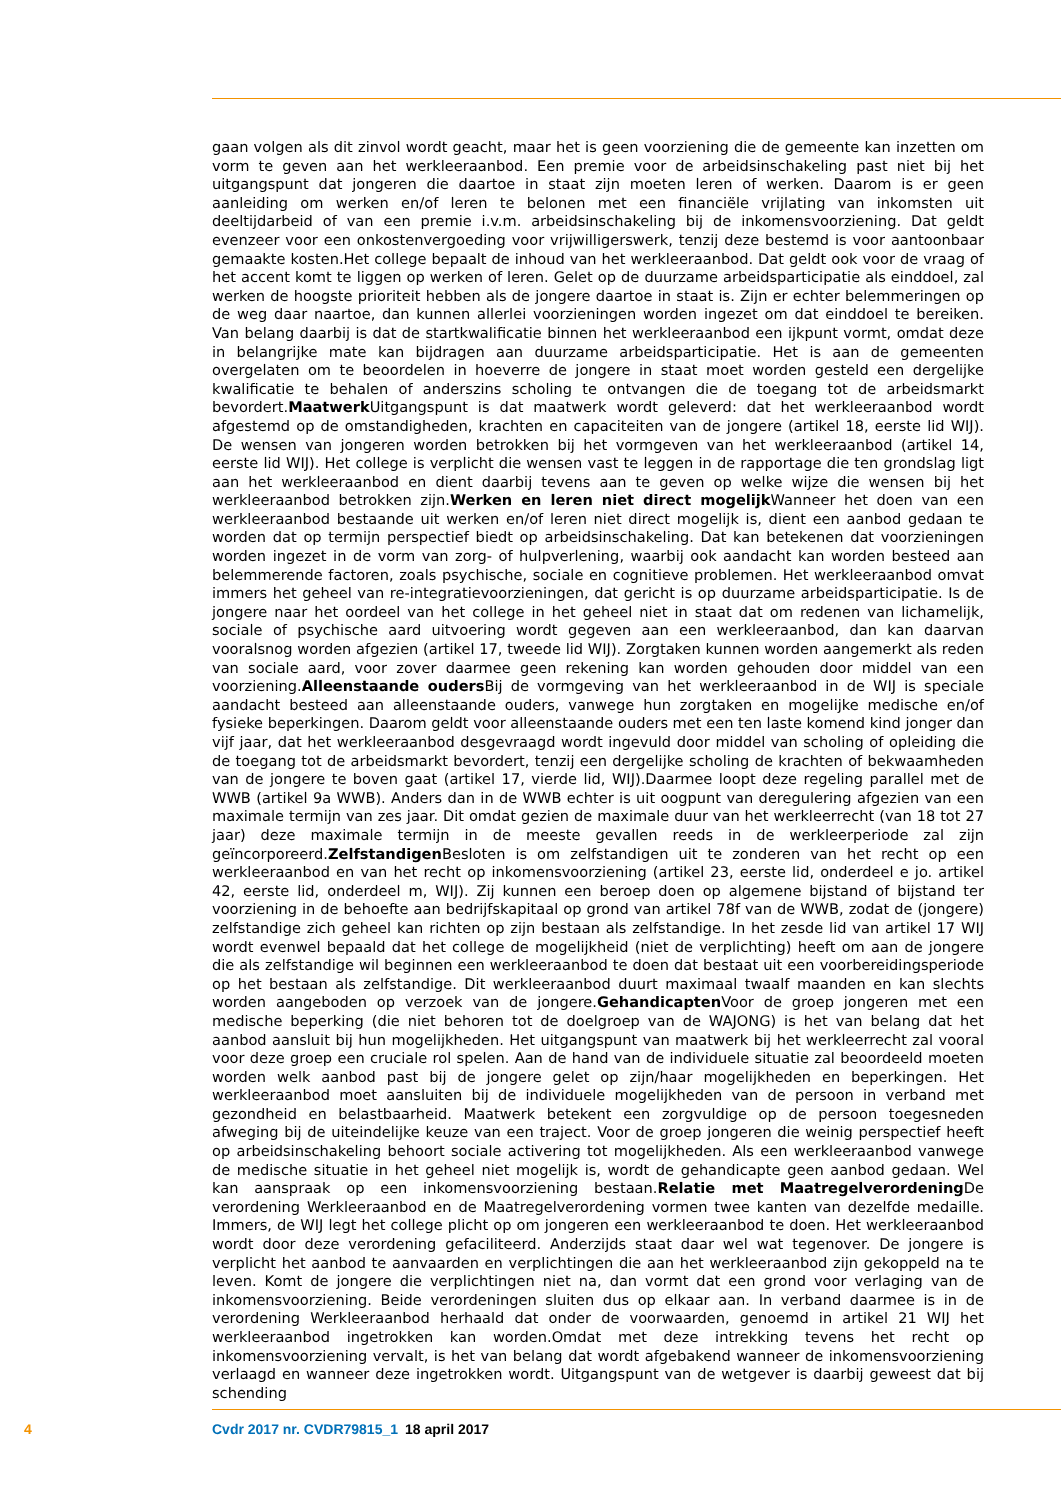gaan volgen als dit zinvol wordt geacht, maar het is geen voorziening die de gemeente kan inzetten om vorm te geven aan het werkleeraanbod. Een premie voor de arbeidsinschakeling past niet bij het uitgangspunt dat jongeren die daartoe in staat zijn moeten leren of werken. Daarom is er geen aanleiding om werken en/of leren te belonen met een financiële vrijlating van inkomsten uit deeltijdarbeid of van een premie i.v.m. arbeidsinschakeling bij de inkomensvoorziening. Dat geldt evenzeer voor een onkostenvergoeding voor vrijwilligerswerk, tenzij deze bestemd is voor aantoonbaar gemaakte kosten.Het college bepaalt de inhoud van het werkleeraanbod. Dat geldt ook voor de vraag of het accent komt te liggen op werken of leren. Gelet op de duurzame arbeidsparticipatie als einddoel, zal werken de hoogste prioriteit hebben als de jongere daartoe in staat is. Zijn er echter belemmeringen op de weg daar naartoe, dan kunnen allerlei voorzieningen worden ingezet om dat einddoel te bereiken. Van belang daarbij is dat de startkwalificatie binnen het werkleeraanbod een ijkpunt vormt, omdat deze in belangrijke mate kan bijdragen aan duurzame arbeidsparticipatie. Het is aan de gemeenten overgelaten om te beoordelen in hoeverre de jongere in staat moet worden gesteld een dergelijke kwalificatie te behalen of anderszins scholing te ontvangen die de toegang tot de arbeidsmarkt bevordert.Maatwerk Uitgangspunt is dat maatwerk wordt geleverd: dat het werkleeraanbod wordt afgestemd op de omstandigheden, krachten en capaciteiten van de jongere (artikel 18, eerste lid WIJ). De wensen van jongeren worden betrokken bij het vormgeven van het werkleeraanbod (artikel 14, eerste lid WIJ). Het college is verplicht die wensen vast te leggen in de rapportage die ten grondslag ligt aan het werkleeraanbod en dient daarbij tevens aan te geven op welke wijze die wensen bij het werkleeraanbod betrokken zijn.Werken en leren niet direct mogelijk Wanneer het doen van een werkleeraanbod bestaande uit werken en/of leren niet direct mogelijk is, dient een aanbod gedaan te worden dat op termijn perspectief biedt op arbeidsinschakeling. Dat kan betekenen dat voorzieningen worden ingezet in de vorm van zorg- of hulpverlening, waarbij ook aandacht kan worden besteed aan belemmerende factoren, zoals psychische, sociale en cognitieve problemen. Het werkleeraanbod omvat immers het geheel van re-integratievoorzieningen, dat gericht is op duurzame arbeidsparticipatie. Is de jongere naar het oordeel van het college in het geheel niet in staat dat om redenen van lichamelijk, sociale of psychische aard uitvoering wordt gegeven aan een werkleeraanbod, dan kan daarvan vooralsnog worden afgezien (artikel 17, tweede lid WIJ). Zorgtaken kunnen worden aangemerkt als reden van sociale aard, voor zover daarmee geen rekening kan worden gehouden door middel van een voorziening.Alleenstaande ouders Bij de vormgeving van het werkleeraanbod in de WIJ is speciale aandacht besteed aan alleenstaande ouders, vanwege hun zorgtaken en mogelijke medische en/of fysieke beperkingen. Daarom geldt voor alleenstaande ouders met een ten laste komend kind jonger dan vijf jaar, dat het werkleeraanbod desgevraagd wordt ingevuld door middel van scholing of opleiding die de toegang tot de arbeidsmarkt bevordert, tenzij een dergelijke scholing de krachten of bekwaamheden van de jongere te boven gaat (artikel 17, vierde lid, WIJ).Daarmee loopt deze regeling parallel met de WWB (artikel 9a WWB). Anders dan in de WWB echter is uit oogpunt van deregulering afgezien van een maximale termijn van zes jaar. Dit omdat gezien de maximale duur van het werkleerrecht (van 18 tot 27 jaar) deze maximale termijn in de meeste gevallen reeds in de werkleerperiode zal zijn geïncorporeerd.Zelfstandigen Besloten is om zelfstandigen uit te zonderen van het recht op een werkleeraanbod en van het recht op inkomensvoorziening (artikel 23, eerste lid, onderdeel e jo. artikel 42, eerste lid, onderdeel m, WIJ). Zij kunnen een beroep doen op algemene bijstand of bijstand ter voorziening in de behoefte aan bedrijfskapitaal op grond van artikel 78f van de WWB, zodat de (jongere) zelfstandige zich geheel kan richten op zijn bestaan als zelfstandige. In het zesde lid van artikel 17 WIJ wordt evenwel bepaald dat het college de mogelijkheid (niet de verplichting) heeft om aan de jongere die als zelfstandige wil beginnen een werkleeraanbod te doen dat bestaat uit een voorbereidingsperiode op het bestaan als zelfstandige. Dit werkleeraanbod duurt maximaal twaalf maanden en kan slechts worden aangeboden op verzoek van de jongere.Gehandicapten Voor de groep jongeren met een medische beperking (die niet behoren tot de doelgroep van de WAJONG) is het van belang dat het aanbod aansluit bij hun mogelijkheden. Het uitgangspunt van maatwerk bij het werkleerrecht zal vooral voor deze groep een cruciale rol spelen. Aan de hand van de individuele situatie zal beoordeeld moeten worden welk aanbod past bij de jongere gelet op zijn/haar mogelijkheden en beperkingen. Het werkleeraanbod moet aansluiten bij de individuele mogelijkheden van de persoon in verband met gezondheid en belastbaarheid. Maatwerk betekent een zorgvuldige op de persoon toegesneden afweging bij de uiteindelijke keuze van een traject. Voor de groep jongeren die weinig perspectief heeft op arbeidsinschakeling behoort sociale activering tot mogelijkheden. Als een werkleeraanbod vanwege de medische situatie in het geheel niet mogelijk is, wordt de gehandicapte geen aanbod gedaan. Wel kan aanspraak op een inkomensvoorziening bestaan.Relatie met Maatregelverordening De verordening Werkleeraanbod en de Maatregelverordening vormen twee kanten van dezelfde medaille. Immers, de WIJ legt het college plicht op om jongeren een werkleeraanbod te doen. Het werkleeraanbod wordt door deze verordening gefaciliteerd. Anderzijds staat daar wel wat tegenover. De jongere is verplicht het aanbod te aanvaarden en verplichtingen die aan het werkleeraanbod zijn gekoppeld na te leven. Komt de jongere die verplichtingen niet na, dan vormt dat een grond voor verlaging van de inkomensvoorziening. Beide verordeningen sluiten dus op elkaar aan. In verband daarmee is in de verordening Werkleeraanbod herhaald dat onder de voorwaarden, genoemd in artikel 21 WIJ het werkleeraanbod ingetrokken kan worden.Omdat met deze intrekking tevens het recht op inkomensvoorziening vervalt, is het van belang dat wordt afgebakend wanneer de inkomensvoorziening verlaagd en wanneer deze ingetrokken wordt. Uitgangspunt van de wetgever is daarbij geweest dat bij schending
4 Cvdr 2017 nr. CVDR79815_1 18 april 2017